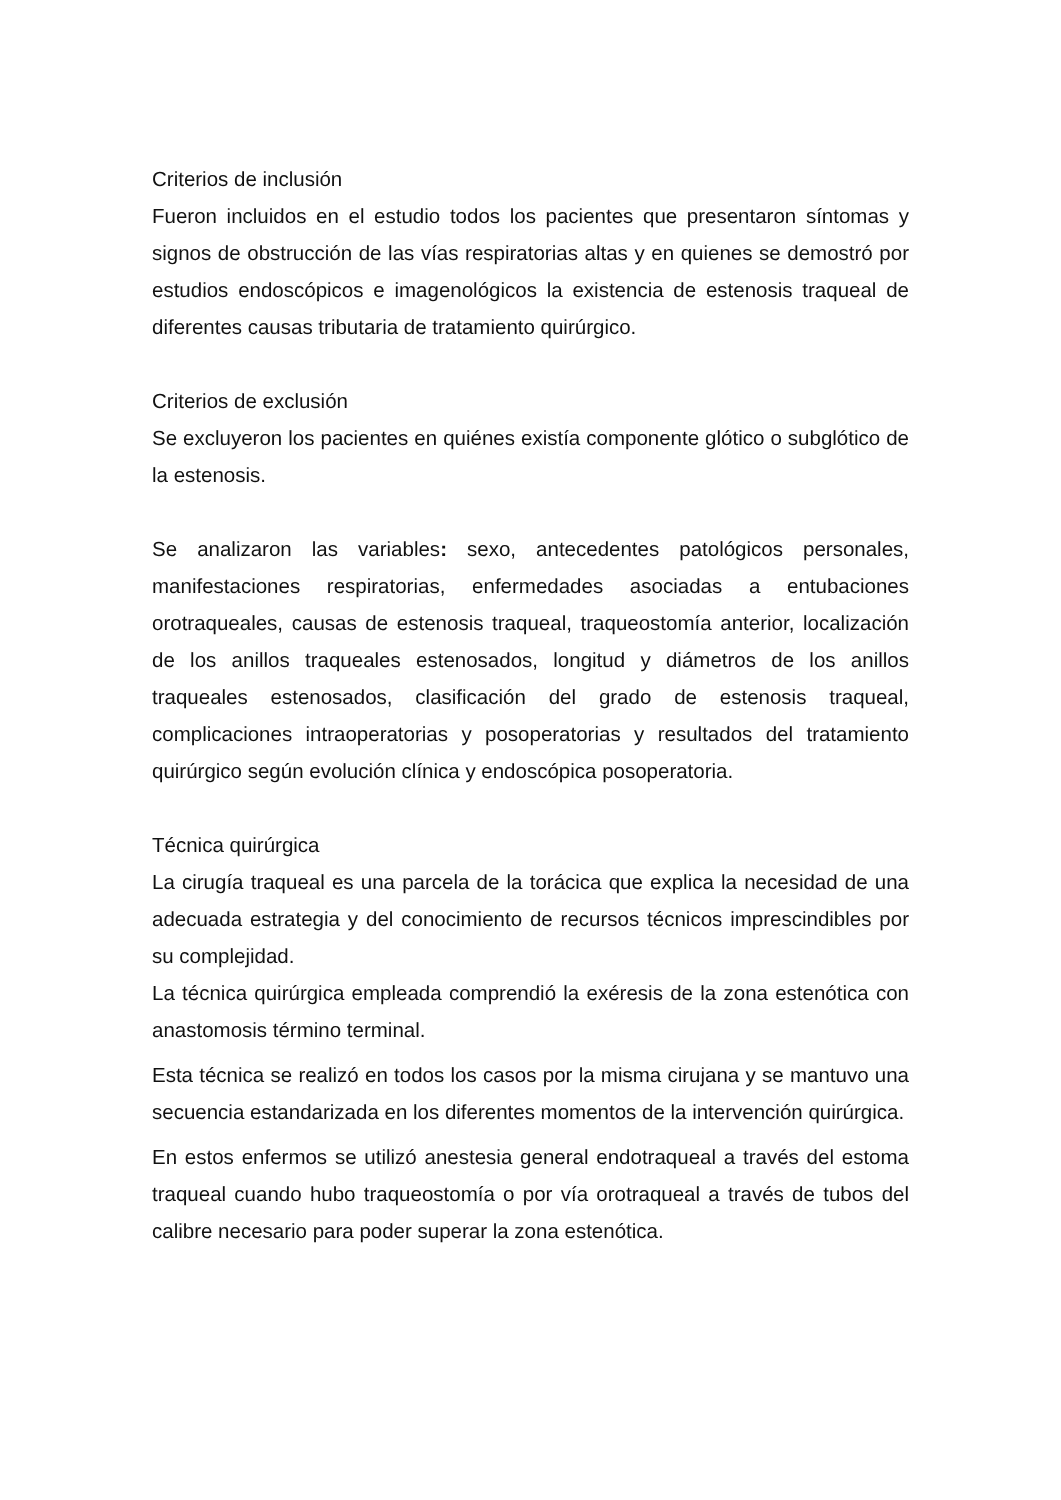Criterios de inclusión
Fueron incluidos en el estudio todos los pacientes que presentaron síntomas y signos de obstrucción de las vías respiratorias altas y en quienes se demostró por estudios endoscópicos e imagenológicos la existencia de estenosis traqueal de diferentes causas tributaria de tratamiento quirúrgico.
Criterios de exclusión
Se excluyeron los pacientes en quiénes existía componente glótico o subglótico de la estenosis.
Se analizaron las variables: sexo, antecedentes patológicos personales, manifestaciones respiratorias, enfermedades asociadas a entubaciones orotraqueales, causas de estenosis traqueal, traqueostomía anterior, localización de los anillos traqueales estenosados, longitud y diámetros de los anillos traqueales estenosados, clasificación del grado de estenosis traqueal, complicaciones intraoperatorias y posoperatorias y resultados del tratamiento quirúrgico según evolución clínica y endoscópica posoperatoria.
Técnica quirúrgica
La cirugía traqueal es una parcela de la torácica que explica la necesidad de una adecuada estrategia y del conocimiento de recursos técnicos imprescindibles por su complejidad.
La técnica quirúrgica empleada comprendió la exéresis de la zona estenótica con anastomosis término terminal.
Esta técnica se realizó en todos los casos por la misma cirujana y se mantuvo una secuencia estandarizada en los diferentes momentos de la intervención quirúrgica.
En estos enfermos se utilizó anestesia general endotraqueal a través del estoma traqueal cuando hubo traqueostomía o por vía orotraqueal a través de tubos del calibre necesario para poder superar la zona estenótica.